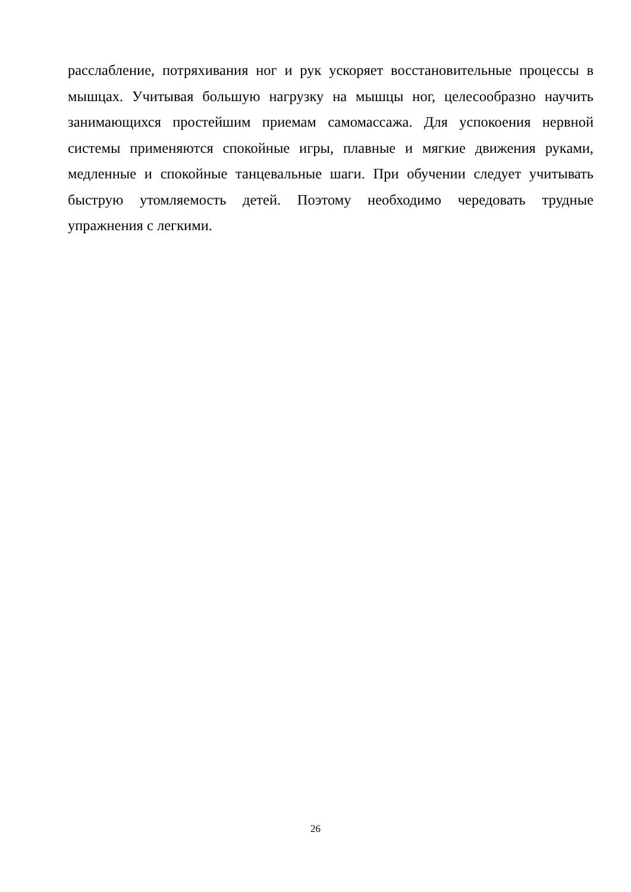расслабление, потряхивания ног и рук ускоряет восстановительные процессы в мышцах. Учитывая большую нагрузку на мышцы ног, целесообразно научить занимающихся простейшим приемам самомассажа. Для успокоения нервной системы применяются спокойные игры, плавные и мягкие движения руками, медленные и спокойные танцевальные шаги. При обучении следует учитывать быструю утомляемость детей. Поэтому необходимо чередовать трудные упражнения с легкими.
26